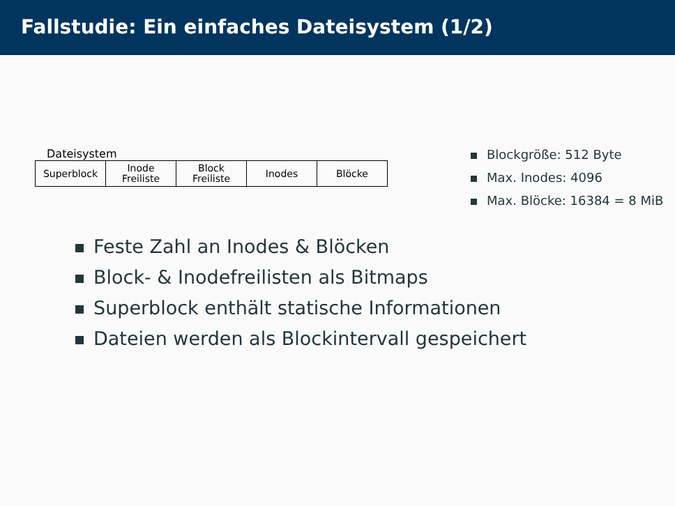Fallstudie: Ein einfaches Dateisystem (1/2)
Dateisystem
| Superblock | Inode Freiliste | Block Freiliste | Inodes | Blöcke |
Blockgröße: 512 Byte
Max. Inodes: 4096
Max. Blöcke: 16384 = 8 MiB
Feste Zahl an Inodes & Blöcken
Block- & Inodefreilisten als Bitmaps
Superblock enthält statische Informationen
Dateien werden als Blockintervall gespeichert